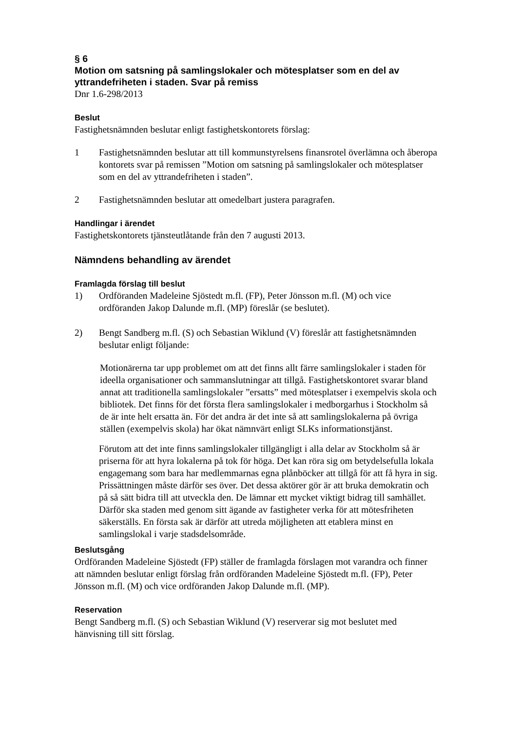§ 6
Motion om satsning på samlingslokaler och mötesplatser som en del av yttrandefriheten i staden. Svar på remiss
Dnr 1.6-298/2013
Beslut
Fastighetsnämnden beslutar enligt fastighetskontorets förslag:
1 Fastighetsnämnden beslutar att till kommunstyrelsens finansrotel överlämna och åberopa kontorets svar på remissen ”Motion om satsning på samlingslokaler och mötesplatser som en del av yttrandefriheten i staden”.
2 Fastighetsnämnden beslutar att omedelbart justera paragrafen.
Handlingar i ärendet
Fastighetskontorets tjänsteutlåtande från den 7 augusti 2013.
Nämndens behandling av ärendet
Framlagda förslag till beslut
1) Ordföranden Madeleine Sjöstedt m.fl. (FP), Peter Jönsson m.fl. (M) och vice ordföranden Jakop Dalunde m.fl. (MP) föreslår (se beslutet).
2) Bengt Sandberg m.fl. (S) och Sebastian Wiklund (V) föreslår att fastighetsnämnden beslutar enligt följande:
Motionärerna tar upp problemet om att det finns allt färre samlingslokaler i staden för ideella organisationer och sammanslutningar att tillgå. Fastighetskontoret svarar bland annat att traditionella samlingslokaler ”ersatts” med mötesplatser i exempelvis skola och bibliotek. Det finns för det första flera samlingslokaler i medborgarhus i Stockholm så de är inte helt ersatta än. För det andra är det inte så att samlingslokalerna på övriga ställen (exempelvis skola) har ökat nämnvärt enligt SLKs informationstjänst.
Förutom att det inte finns samlingslokaler tillgängligt i alla delar av Stockholm så är priserna för att hyra lokalerna på tok för höga. Det kan röra sig om betydelsefulla lokala engagemang som bara har medlemmarnas egna plånböcker att tillgå för att få hyra in sig. Prissättningen måste därför ses över. Det dessa aktörer gör är att bruka demokratin och på så sätt bidra till att utveckla den. De lämnar ett mycket viktigt bidrag till samhället. Därför ska staden med genom sitt ägande av fastigheter verka för att mötesfriheten säkerställs. En första sak är därför att utreda möjligheten att etablera minst en samlingslokal i varje stadsdelsområde.
Beslutsgång
Ordföranden Madeleine Sjöstedt (FP) ställer de framlagda förslagen mot varandra och finner att nämnden beslutar enligt förslag från ordföranden Madeleine Sjöstedt m.fl. (FP), Peter Jönsson m.fl. (M) och vice ordföranden Jakop Dalunde m.fl. (MP).
Reservation
Bengt Sandberg m.fl. (S) och Sebastian Wiklund (V) reserverar sig mot beslutet med hänvisning till sitt förslag.